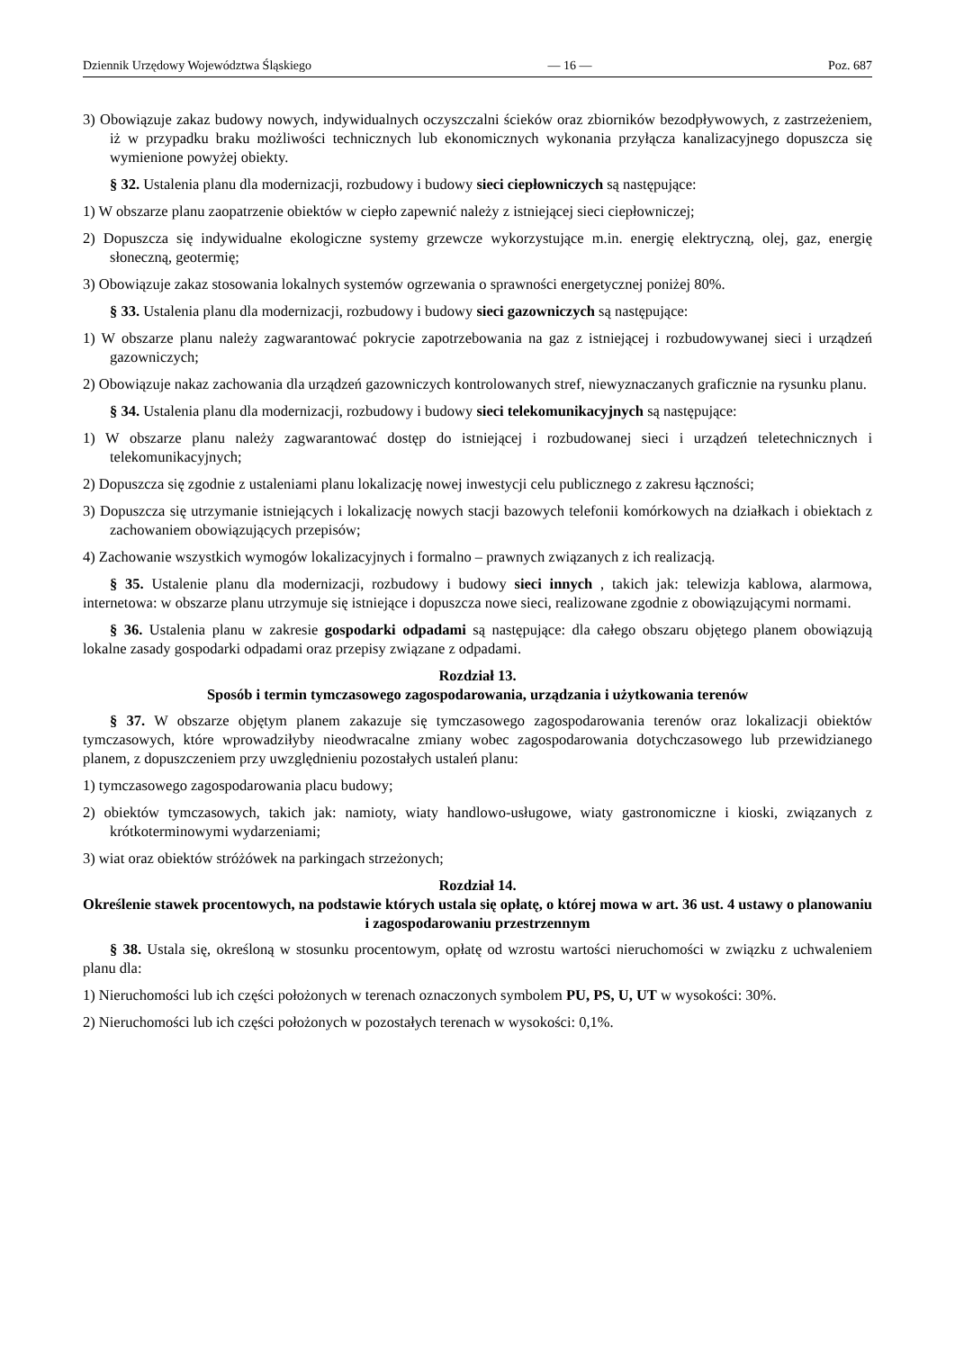Dziennik Urzędowy Województwa Śląskiego — 16 — Poz. 687
3) Obowiązuje zakaz budowy nowych, indywidualnych oczyszczalni ścieków oraz zbiorników bezodpływowych, z zastrzeżeniem, iż w przypadku braku możliwości technicznych lub ekonomicznych wykonania przyłącza kanalizacyjnego dopuszcza się wymienione powyżej obiekty.
§ 32. Ustalenia planu dla modernizacji, rozbudowy i budowy sieci ciepłowniczych są następujące:
1) W obszarze planu zaopatrzenie obiektów w ciepło zapewnić należy z istniejącej sieci ciepłowniczej;
2) Dopuszcza się indywidualne ekologiczne systemy grzewcze wykorzystujące m.in. energię elektryczną, olej, gaz, energię słoneczną, geotermię;
3) Obowiązuje zakaz stosowania lokalnych systemów ogrzewania o sprawności energetycznej poniżej 80%.
§ 33. Ustalenia planu dla modernizacji, rozbudowy i budowy sieci gazowniczych są następujące:
1) W obszarze planu należy zagwarantować pokrycie zapotrzebowania na gaz z istniejącej i rozbudowywanej sieci i urządzeń gazowniczych;
2) Obowiązuje nakaz zachowania dla urządzeń gazowniczych kontrolowanych stref, niewyznaczanych graficznie na rysunku planu.
§ 34. Ustalenia planu dla modernizacji, rozbudowy i budowy sieci telekomunikacyjnych są następujące:
1) W obszarze planu należy zagwarantować dostęp do istniejącej i rozbudowanej sieci i urządzeń teletechnicznych i telekomunikacyjnych;
2) Dopuszcza się zgodnie z ustaleniami planu lokalizację nowej inwestycji celu publicznego z zakresu łączności;
3) Dopuszcza się utrzymanie istniejących i lokalizację nowych stacji bazowych telefonii komórkowych na działkach i obiektach z zachowaniem obowiązujących przepisów;
4) Zachowanie wszystkich wymogów lokalizacyjnych i formalno – prawnych związanych z ich realizacją.
§ 35. Ustalenie planu dla modernizacji, rozbudowy i budowy sieci innych , takich jak: telewizja kablowa, alarmowa, internetowa: w obszarze planu utrzymuje się istniejące i dopuszcza nowe sieci, realizowane zgodnie z obowiązującymi normami.
§ 36. Ustalenia planu w zakresie gospodarki odpadami są następujące: dla całego obszaru objętego planem obowiązują lokalne zasady gospodarki odpadami oraz przepisy związane z odpadami.
Rozdział 13.
Sposób i termin tymczasowego zagospodarowania, urządzania i użytkowania terenów
§ 37. W obszarze objętym planem zakazuje się tymczasowego zagospodarowania terenów oraz lokalizacji obiektów tymczasowych, które wprowadziłyby nieodwracalne zmiany wobec zagospodarowania dotychczasowego lub przewidzianego planem, z dopuszczeniem przy uwzględnieniu pozostałych ustaleń planu:
1) tymczasowego zagospodarowania placu budowy;
2) obiektów tymczasowych, takich jak: namioty, wiaty handlowo-usługowe, wiaty gastronomiczne i kioski, związanych z krótkoterminowymi wydarzeniami;
3) wiat oraz obiektów stróżówek na parkingach strzeżonych;
Rozdział 14.
Określenie stawek procentowych, na podstawie których ustala się opłatę, o której mowa w art. 36 ust. 4 ustawy o planowaniu i zagospodarowaniu przestrzennym
§ 38. Ustala się, określoną w stosunku procentowym, opłatę od wzrostu wartości nieruchomości w związku z uchwaleniem planu dla:
1) Nieruchomości lub ich części położonych w terenach oznaczonych symbolem PU, PS, U, UT w wysokości: 30%.
2) Nieruchomości lub ich części położonych w pozostałych terenach w wysokości: 0,1%.